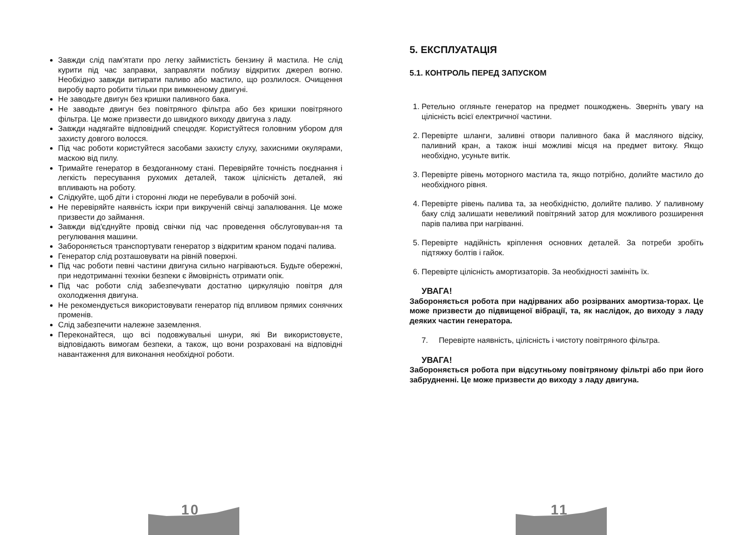Завжди слід пам'ятати про легку займистість бензину й мастила. Не слід курити під час заправки, заправляти поблизу відкритих джерел вогню. Необхідно завжди витирати паливо або мастило, що розлилося. Очищення виробу варто робити тільки при вимкненому двигуні.
Не заводьте двигун без кришки паливного бака.
Не заводьте двигун без повітряного фільтра або без кришки повітряного фільтра. Це може призвести до швидкого виходу двигуна з ладу.
Завжди надягайте відповідний спецодяг. Користуйтеся головним убором для захисту довгого волосся.
Під час роботи користуйтеся засобами захисту слуху, захисними окулярами, маскою від пилу.
Тримайте генератор в бездоганному стані. Перевіряйте точність поєднання і легкість пересування рухомих деталей, також цілісність деталей, які впливають на роботу.
Слідкуйте, щоб діти і сторонні люди не перебували в робочій зоні.
Не перевіряйте наявність іскри при викрученій свічці запалювання. Це може призвести до займання.
Завжди від'єднуйте провід свічки під час проведення обслуговуван-ня та регулювання машини.
Забороняється транспортувати генератор з відкритим краном подачі палива.
Генератор слід розташовувати на рівній поверхні.
Під час роботи певні частини двигуна сильно нагріваються. Будьте обережні, при недотриманні техніки безпеки є ймовірність отримати опік.
Під час роботи слід забезпечувати достатню циркуляцію повітря для охолодження двигуна.
Не рекомендується використовувати генератор під впливом прямих сонячних променів.
Слід забезпечити належне заземлення.
Переконайтеся, що всі подовжувальні шнури, які Ви використовуєте, відповідають вимогам безпеки, а також, що вони розраховані на відповідні навантаження для виконання необхідної роботи.
10
5. ЕКСПЛУАТАЦІЯ
5.1. КОНТРОЛЬ ПЕРЕД ЗАПУСКОМ
1. Ретельно огляньте генератор на предмет пошкоджень. Зверніть увагу на цілісність всієї електричної частини.
2. Перевірте шланги, заливні отвори паливного бака й масляного відсіку, паливний кран, а також інші можливі місця на предмет витоку. Якщо необхідно, усуньте витік.
3. Перевірте рівень моторного мастила та, якщо потрібно, долийте мастило до необхідного рівня.
4. Перевірте рівень палива та, за необхідністю, долийте паливо. У паливному баку слід залишати невеликий повітряний затор для можливого розширення парів палива при нагріванні.
5. Перевірте надійність кріплення основних деталей. За потреби зробіть підтяжку болтів і гайок.
6. Перевірте цілісність амортизаторів. За необхідності замініть їх.
УВАГА!
Забороняється робота при надірваних або розірваних амортиза-торах. Це може призвести до підвищеної вібрації, та, як наслідок, до виходу з ладу деяких частин генератора.
7. Перевірте наявність, цілісність і чистоту повітряного фільтра.
УВАГА!
Забороняється робота при відсутньому повітряному фільтрі або при його забрудненні. Це може призвести до виходу з ладу двигуна.
11